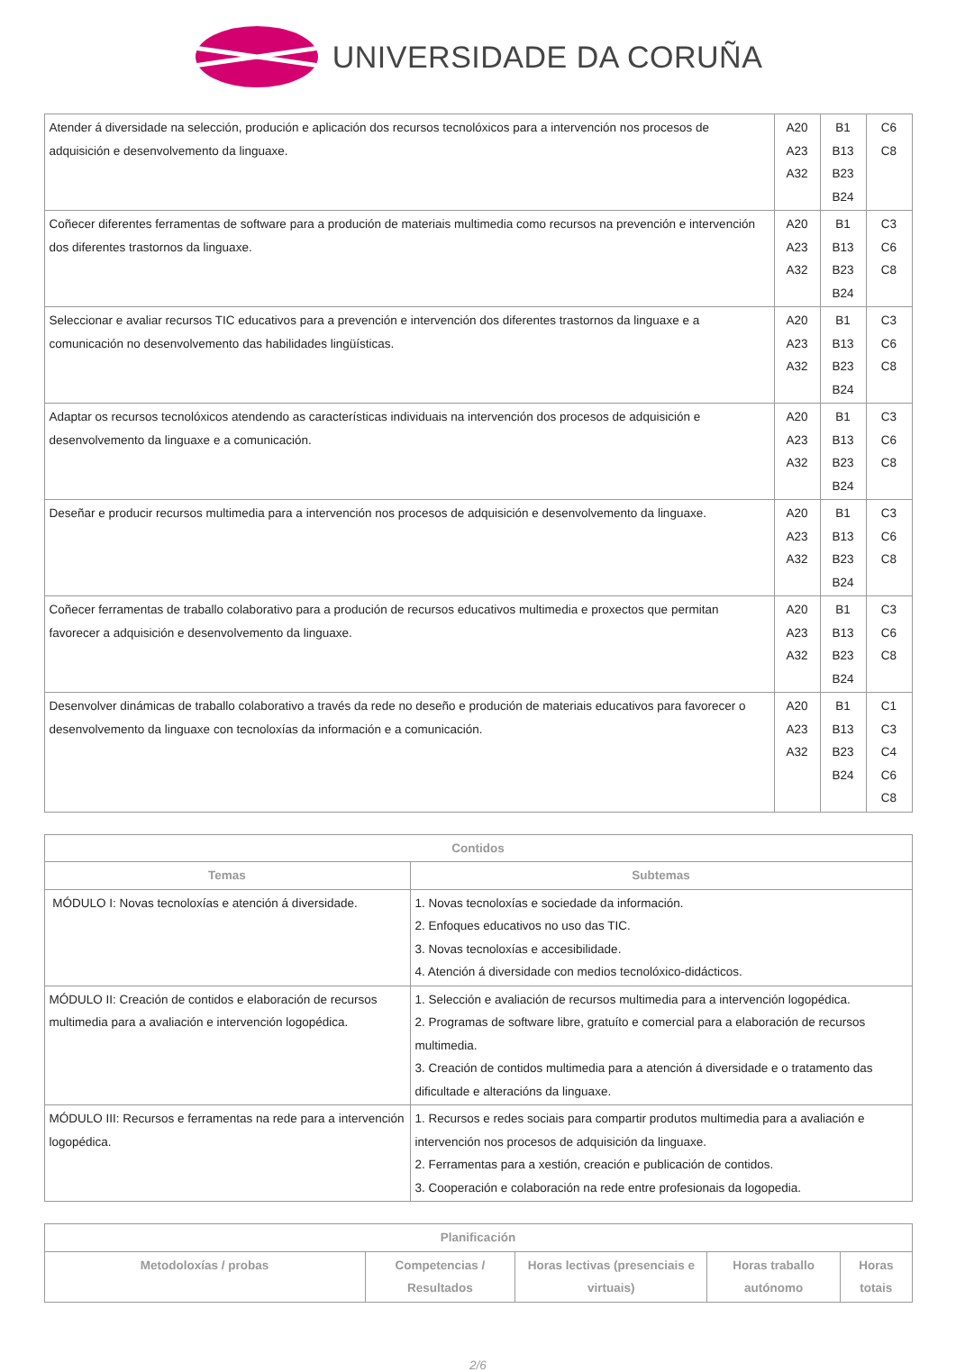UNIVERSIDADE DA CORUÑA
| Atender á diversidade na selección, produción e aplicación dos recursos tecnolóxicos para a intervención nos procesos de adquisición e desenvolvemento da linguaxe. | A20 A23 A32 | B1 B13 B23 B24 | C6 C8 |
| Coñecer diferentes ferramentas de software para a produción de materiais multimedia como recursos na prevención e intervención dos diferentes trastornos da linguaxe. | A20 A23 A32 | B1 B13 B23 B24 | C3 C6 C8 |
| Seleccionar e avaliar recursos TIC educativos para a prevención e intervención dos diferentes trastornos da linguaxe e a comunicación no desenvolvemento das habilidades lingüísticas. | A20 A23 A32 | B1 B13 B23 B24 | C3 C6 C8 |
| Adaptar os recursos tecnolóxicos atendendo as características individuais na intervención dos procesos de adquisición e desenvolvemento da linguaxe e a comunicación. | A20 A23 A32 | B1 B13 B23 B24 | C3 C6 C8 |
| Deseñar e producir recursos multimedia para a intervención nos procesos de adquisición e desenvolvemento da linguaxe. | A20 A23 A32 | B1 B13 B23 B24 | C3 C6 C8 |
| Coñecer ferramentas de traballo colaborativo para a produción de recursos educativos multimedia e proxectos que permitan favorecer a adquisición e desenvolvemento da linguaxe. | A20 A23 A32 | B1 B13 B23 B24 | C3 C6 C8 |
| Desenvolver dinámicas de traballo colaborativo a través da rede no deseño e produción de materiais educativos para favorecer o desenvolvemento da linguaxe con tecnoloxías da información e a comunicación. | A20 A23 A32 | B1 B13 B23 B24 | C1 C3 C4 C6 C8 |
| Contidos | |
| --- | --- |
| Temas | Subtemas |
| MÓDULO I: Novas tecnoloxías e atención á diversidade. | 1. Novas tecnoloxías e sociedade da información. 2. Enfoques educativos no uso das TIC. 3. Novas tecnoloxías e accesibilidade. 4. Atención á diversidade con medios tecnolóxico-didácticos. |
| MÓDULO II: Creación de contidos e elaboración de recursos multimedia para a avaliación e intervención logopédica. | 1. Selección e avaliación de recursos multimedia para a intervención logopédica. 2. Programas de software libre, gratuíto e comercial para a elaboración de recursos multimedia. 3. Creación de contidos multimedia para a atención á diversidade e o tratamento das dificultade e alteracións da linguaxe. |
| MÓDULO III: Recursos e ferramentas na rede para a intervención logopédica. | 1. Recursos e redes sociais para compartir produtos multimedia para a avaliación e intervención nos procesos de adquisición da linguaxe. 2. Ferramentas para a xestión, creación e publicación de contidos. 3. Cooperación e colaboración na rede entre profesionais da logopedia. |
| Planificación | | | | |
| --- | --- | --- | --- | --- |
| Metodoloxías / probas | Competencias / Resultados | Horas lectivas (presenciais e virtuais) | Horas traballo autónomo | Horas totais |
2/6